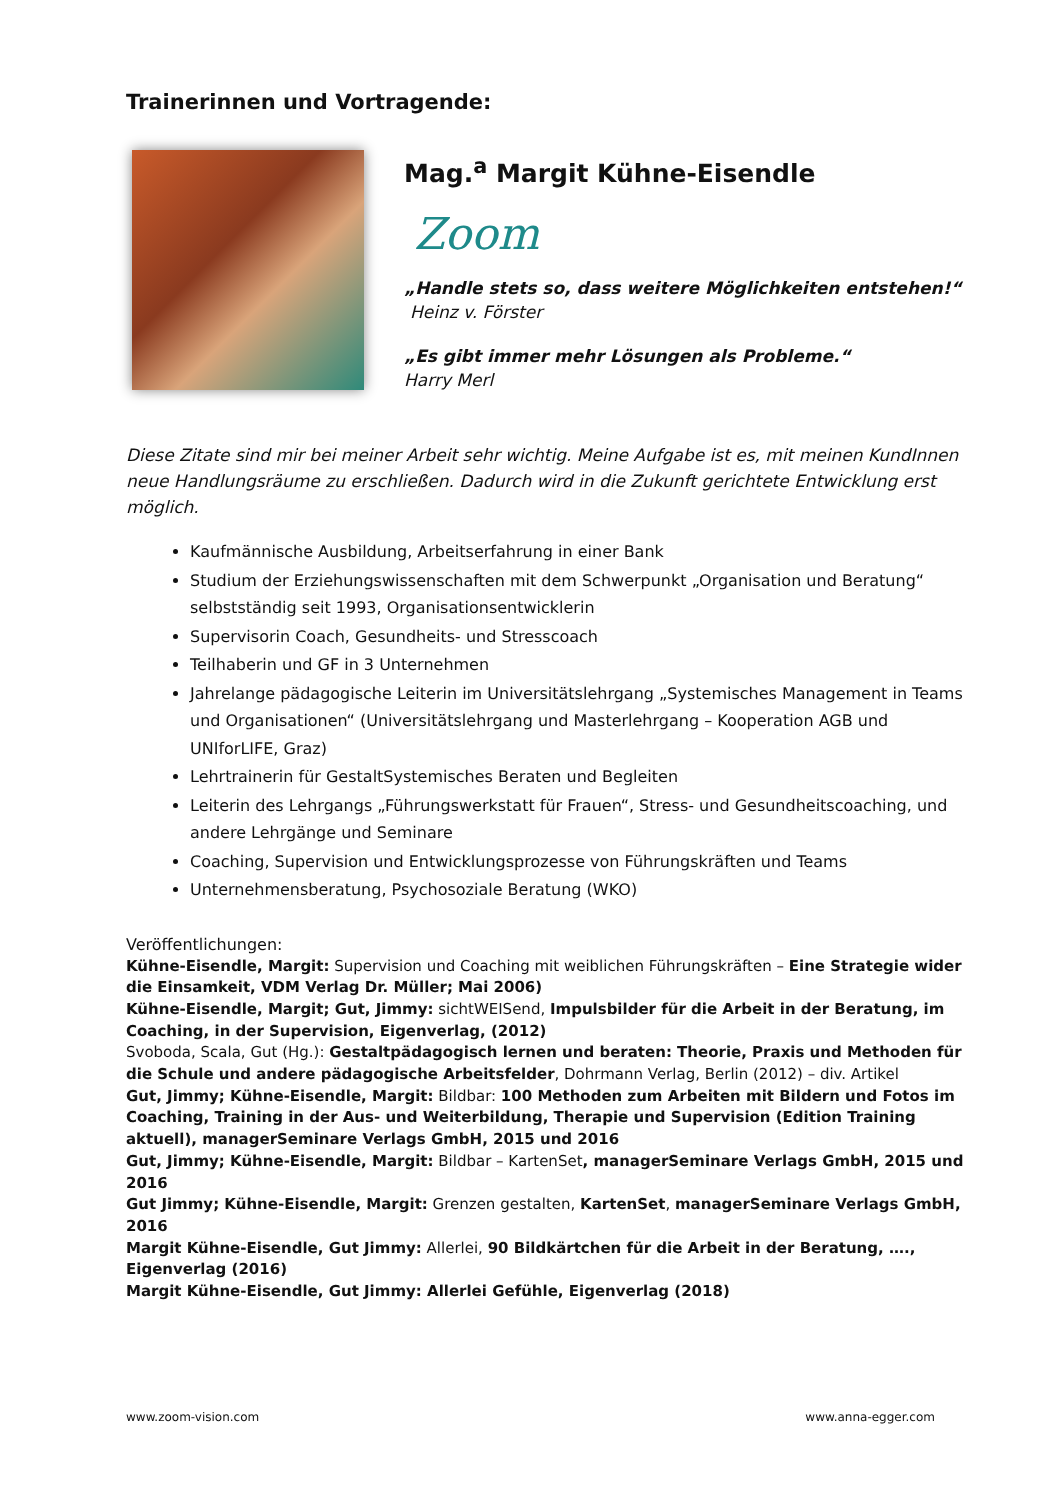Trainerinnen und Vortragende:
Mag.<sup>a</sup> Margit Kühne-Eisendle
Zoom
„Handle stets so, dass weitere Möglichkeiten entstehen!“
Heinz v. Förster
„Es gibt immer mehr Lösungen als Probleme.“
Harry Merl
Diese Zitate sind mir bei meiner Arbeit sehr wichtig. Meine Aufgabe ist es, mit meinen KundInnen neue Handlungsräume zu erschließen. Dadurch wird in die Zukunft gerichtete Entwicklung erst möglich.
Kaufmännische Ausbildung, Arbeitserfahrung in einer Bank
Studium der Erziehungswissenschaften mit dem Schwerpunkt „Organisation und Beratung“ selbstständig seit 1993, Organisationsentwicklerin
Supervisorin Coach, Gesundheits- und Stresscoach
Teilhaberin und GF in 3 Unternehmen
Jahrelange pädagogische Leiterin im Universitätslehrgang „Systemisches Management in Teams und Organisationen“ (Universitätslehrgang und Masterlehrgang – Kooperation AGB und UNIforLIFE, Graz)
Lehrtrainerin für GestaltSystemisches Beraten und Begleiten
Leiterin des Lehrgangs „Führungswerkstatt für Frauen“, Stress- und Gesundheitscoaching, und andere Lehrgänge und Seminare
Coaching, Supervision und Entwicklungsprozesse von Führungskräften und Teams
Unternehmensberatung, Psychosoziale Beratung (WKO)
Veröffentlichungen:
Kühne-Eisendle, Margit: Supervision und Coaching mit weiblichen Führungskräften – Eine Strategie wider die Einsamkeit, VDM Verlag Dr. Müller; Mai 2006)
Kühne-Eisendle, Margit; Gut, Jimmy: sichtWEISend, Impulsbilder für die Arbeit in der Beratung, im Coaching, in der Supervision, Eigenverlag, (2012)
Svoboda, Scala, Gut (Hg.): Gestaltpädagogisch lernen und beraten: Theorie, Praxis und Methoden für die Schule und andere pädagogische Arbeitsfelder, Dohrmann Verlag, Berlin (2012) – div. Artikel
Gut, Jimmy; Kühne-Eisendle, Margit: Bildbar: 100 Methoden zum Arbeiten mit Bildern und Fotos im Coaching, Training in der Aus- und Weiterbildung, Therapie und Supervision (Edition Training aktuell), managerSeminare Verlags GmbH, 2015 und 2016
Gut, Jimmy; Kühne-Eisendle, Margit: Bildbar – KartenSet, managerSeminare Verlags GmbH, 2015 und 2016
Gut Jimmy; Kühne-Eisendle, Margit: Grenzen gestalten, KartenSet, managerSeminare Verlags GmbH, 2016
Margit Kühne-Eisendle, Gut Jimmy: Allerlei, 90 Bildkärtchen für die Arbeit in der Beratung, …., Eigenverlag (2016)
Margit Kühne-Eisendle, Gut Jimmy: Allerlei Gefühle, Eigenverlag (2018)
www.zoom-vision.com www.anna-egger.com